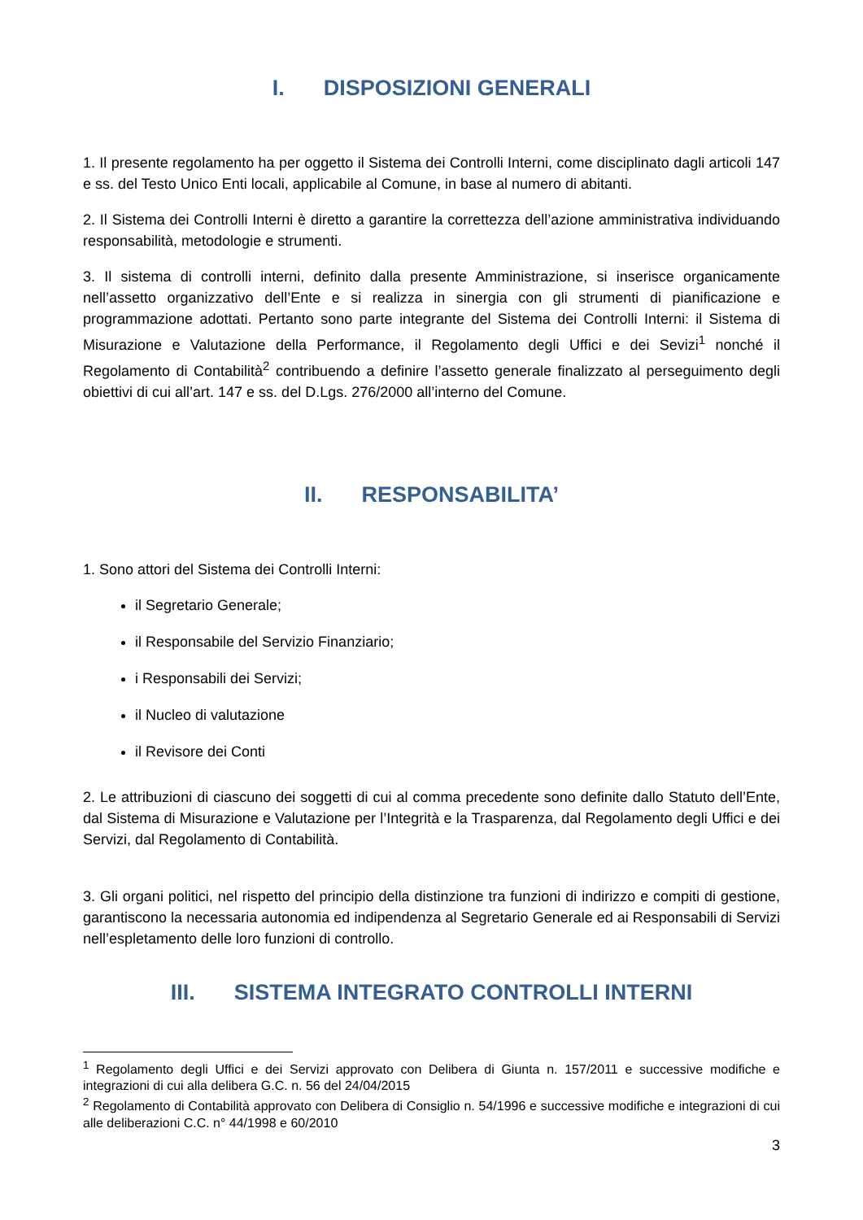I. DISPOSIZIONI GENERALI
1. Il presente regolamento ha per oggetto il Sistema dei Controlli Interni, come disciplinato dagli articoli 147 e ss. del Testo Unico Enti locali, applicabile al Comune, in base al numero di abitanti.
2. Il Sistema dei Controlli Interni è diretto a garantire la correttezza dell’azione amministrativa individuando responsabilità, metodologie e strumenti.
3. Il sistema di controlli interni, definito dalla presente Amministrazione, si inserisce organicamente nell’assetto organizzativo dell’Ente e si realizza in sinergia con gli strumenti di pianificazione e programmazione adottati. Pertanto sono parte integrante del Sistema dei Controlli Interni: il Sistema di Misurazione e Valutazione della Performance, il Regolamento degli Uffici e dei Sevizi<sup>1</sup> nonché il Regolamento di Contabilità<sup>2</sup> contribuendo a definire l’assetto generale finalizzato al perseguimento degli obiettivi di cui all’art. 147 e ss. del D.Lgs. 276/2000 all’interno del Comune.
II. RESPONSABILITA’
1. Sono attori del Sistema dei Controlli Interni:
il Segretario Generale;
il Responsabile del Servizio Finanziario;
i Responsabili dei Servizi;
il Nucleo di valutazione
il Revisore dei Conti
2. Le attribuzioni di ciascuno dei soggetti di cui al comma precedente sono definite dallo Statuto dell’Ente, dal Sistema di Misurazione e Valutazione per l’Integrità e la Trasparenza, dal Regolamento degli Uffici e dei Servizi, dal Regolamento di Contabilità.
3. Gli organi politici, nel rispetto del principio della distinzione tra funzioni di indirizzo e compiti di gestione, garantiscono la necessaria autonomia ed indipendenza al Segretario Generale ed ai Responsabili di Servizi nell’espletamento delle loro funzioni di controllo.
III. SISTEMA INTEGRATO CONTROLLI INTERNI
<sup>1</sup> Regolamento degli Uffici e dei Servizi approvato con Delibera di Giunta n. 157/2011 e successive modifiche e integrazioni di cui alla delibera G.C. n. 56 del 24/04/2015
<sup>2</sup> Regolamento di Contabilità approvato con Delibera di Consiglio n. 54/1996 e successive modifiche e integrazioni di cui alle deliberazioni C.C. n° 44/1998 e 60/2010
3